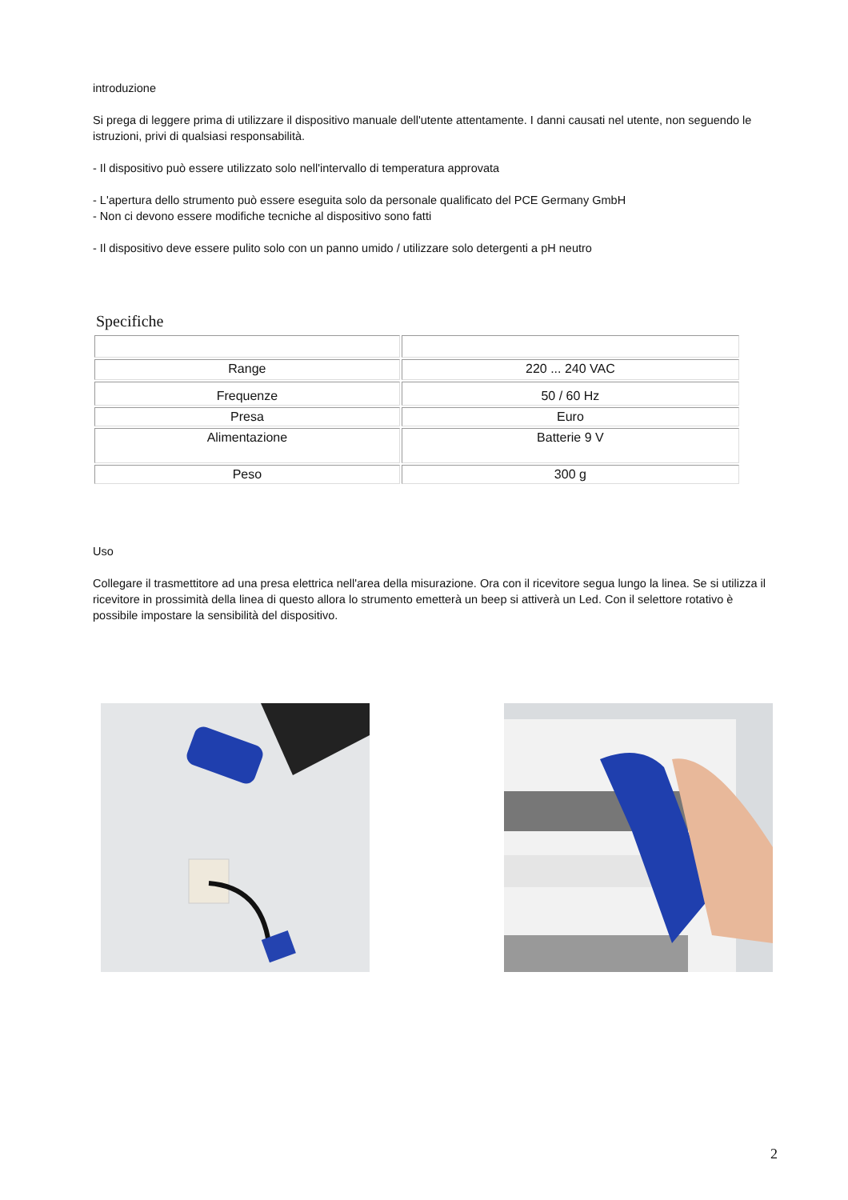introduzione
Si prega di leggere prima di utilizzare il dispositivo manuale dell'utente attentamente. I danni causati nel utente, non seguendo le istruzioni, privi di qualsiasi responsabilità.
- Il dispositivo può essere utilizzato solo nell'intervallo di temperatura approvata
- L'apertura dello strumento può essere eseguita solo da personale qualificato del PCE Germany GmbH
- Non ci devono essere modifiche tecniche al dispositivo sono fatti
- Il dispositivo deve essere pulito solo con un panno umido / utilizzare solo detergenti a pH neutro
Specifiche
| Range | 220 ... 240 VAC |
| Frequenze | 50 / 60 Hz |
| Presa | Euro |
| Alimentazione | Batterie 9 V |
| Peso | 300 g |
Uso
Collegare il trasmettitore ad una presa elettrica nell'area della misurazione. Ora con il ricevitore segua lungo la linea. Se si utilizza il ricevitore in prossimità della linea di questo allora lo strumento emetterà un beep si attiverà un Led. Con il selettore rotativo è possibile impostare la sensibilità del dispositivo.
2